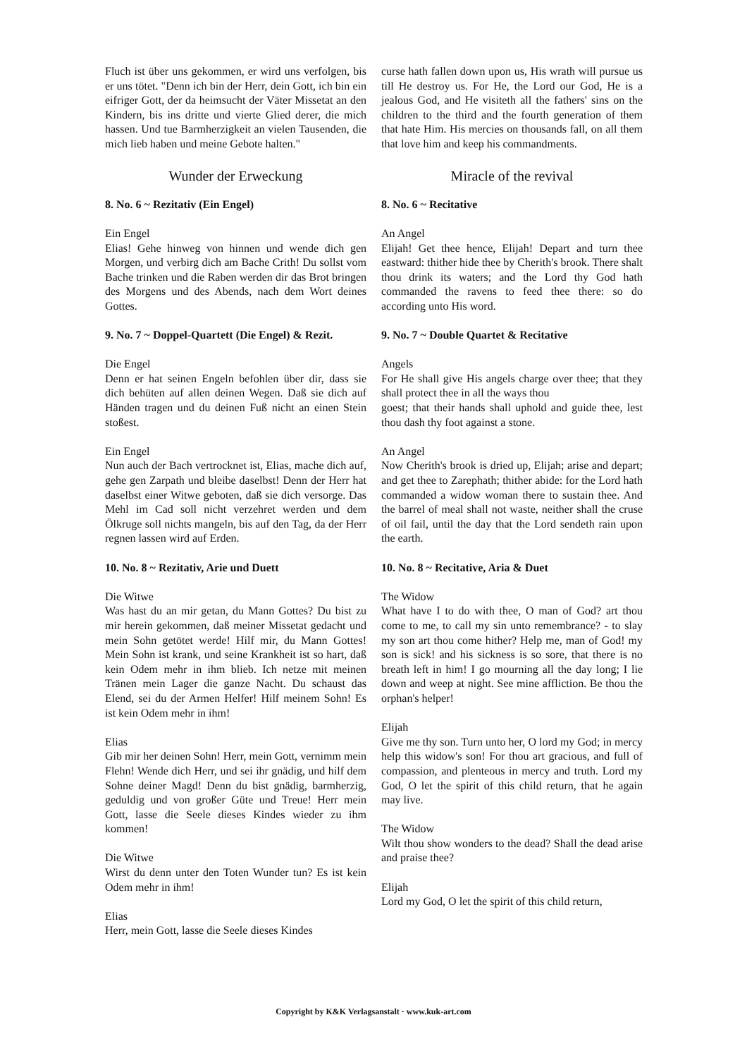Fluch ist über uns gekommen, er wird uns verfolgen, bis er uns tötet. "Denn ich bin der Herr, dein Gott, ich bin ein eifriger Gott, der da heimsucht der Väter Missetat an den Kindern, bis ins dritte und vierte Glied derer, die mich hassen. Und tue Barmherzigkeit an vielen Tausenden, die mich lieb haben und meine Gebote halten."
curse hath fallen down upon us, His wrath will pursue us till He destroy us. For He, the Lord our God, He is a jealous God, and He visiteth all the fathers' sins on the children to the third and the fourth generation of them that hate Him. His mercies on thousands fall, on all them that love him and keep his commandments.
Wunder der Erweckung Miracle of the revival
8. No. 6 ~ Rezitativ (Ein Engel)
Ein Engel
Elias! Gehe hinweg von hinnen und wende dich gen Morgen, und verbirg dich am Bache Crith! Du sollst vom Bache trinken und die Raben werden dir das Brot bringen des Morgens und des Abends, nach dem Wort deines Gottes.
8. No. 6 ~ Recitative
An Angel
Elijah! Get thee hence, Elijah! Depart and turn thee eastward: thither hide thee by Cherith's brook. There shalt thou drink its waters; and the Lord thy God hath commanded the ravens to feed thee there: so do according unto His word.
9. No. 7 ~ Doppel-Quartett (Die Engel) & Rezit.
Die Engel
Denn er hat seinen Engeln befohlen über dir, dass sie dich behüten auf allen deinen Wegen. Daß sie dich auf Händen tragen und du deinen Fuß nicht an einen Stein stoßest.
Ein Engel
Nun auch der Bach vertrocknet ist, Elias, mache dich auf, gehe gen Zarpath und bleibe daselbst! Denn der Herr hat daselbst einer Witwe geboten, daß sie dich versorge. Das Mehl im Cad soll nicht verzehret werden und dem Ölkruge soll nichts mangeln, bis auf den Tag, da der Herr regnen lassen wird auf Erden.
9. No. 7 ~ Double Quartet & Recitative
Angels
For He shall give His angels charge over thee; that they shall protect thee in all the ways thou
goest; that their hands shall uphold and guide thee, lest thou dash thy foot against a stone.
An Angel
Now Cherith's brook is dried up, Elijah; arise and depart; and get thee to Zarephath; thither abide: for the Lord hath commanded a widow woman there to sustain thee. And the barrel of meal shall not waste, neither shall the cruse of oil fail, until the day that the Lord sendeth rain upon the earth.
10. No. 8 ~ Rezitativ, Arie und Duett
Die Witwe
Was hast du an mir getan, du Mann Gottes? Du bist zu mir herein gekommen, daß meiner Missetat gedacht und mein Sohn getötet werde! Hilf mir, du Mann Gottes! Mein Sohn ist krank, und seine Krankheit ist so hart, daß kein Odem mehr in ihm blieb. Ich netze mit meinen Tränen mein Lager die ganze Nacht. Du schaust das Elend, sei du der Armen Helfer! Hilf meinem Sohn! Es ist kein Odem mehr in ihm!
Elias
Gib mir her deinen Sohn! Herr, mein Gott, vernimm mein Flehn! Wende dich Herr, und sei ihr gnädig, und hilf dem Sohne deiner Magd! Denn du bist gnädig, barmherzig, geduldig und von großer Güte und Treue! Herr mein Gott, lasse die Seele dieses Kindes wieder zu ihm kommen!
Die Witwe
Wirst du denn unter den Toten Wunder tun? Es ist kein Odem mehr in ihm!
Elias
Herr, mein Gott, lasse die Seele dieses Kindes
10. No. 8 ~ Recitative, Aria & Duet
The Widow
What have I to do with thee, O man of God? art thou come to me, to call my sin unto remembrance? - to slay my son art thou come hither? Help me, man of God! my son is sick! and his sickness is so sore, that there is no breath left in him! I go mourning all the day long; I lie down and weep at night. See mine affliction. Be thou the orphan's helper!
Elijah
Give me thy son. Turn unto her, O lord my God; in mercy help this widow's son! For thou art gracious, and full of compassion, and plenteous in mercy and truth. Lord my God, O let the spirit of this child return, that he again may live.
The Widow
Wilt thou show wonders to the dead? Shall the dead arise and praise thee?
Elijah
Lord my God, O let the spirit of this child return,
Copyright by K&K Verlagsanstalt · www.kuk-art.com